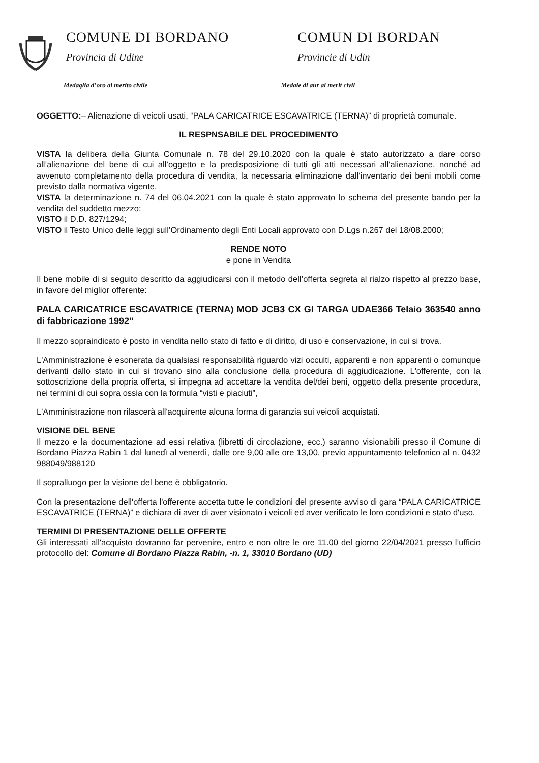COMUNE DI BORDANO
Provincia di Udine
COMUN DI BORDAN
Provincie di Udin
Medaglia d’oro al merito civile
Medaie di aur al merit civil
OGGETTO:– Alienazione di veicoli usati, “PALA CARICATRICE ESCAVATRICE (TERNA)” di proprietà comunale.
IL RESPNSABILE DEL PROCEDIMENTO
VISTA la delibera della Giunta Comunale n. 78 del 29.10.2020 con la quale è stato autorizzato a dare corso all’alienazione del bene di cui all’oggetto e la predisposizione di tutti gli atti necessari all'alienazione, nonché ad avvenuto completamento della procedura di vendita, la necessaria eliminazione dall'inventario dei beni mobili come previsto dalla normativa vigente.
VISTA la determinazione n. 74 del 06.04.2021 con la quale è stato approvato lo schema del presente bando per la vendita del suddetto mezzo;
VISTO il D.D. 827/1294;
VISTO il Testo Unico delle leggi sull’Ordinamento degli Enti Locali approvato con D.Lgs n.267 del 18/08.2000;
RENDE NOTO
e pone in Vendita
Il bene mobile di si seguito descritto da aggiudicarsi con il metodo dell’offerta segreta al rialzo rispetto al prezzo base, in favore del miglior offerente:
PALA CARICATRICE ESCAVATRICE (TERNA) MOD JCB3 CX GI TARGA UDAE366 Telaio 363540 anno di fabbricazione 1992”
Il mezzo sopraindicato è posto in vendita nello stato di fatto e di diritto, di uso e conservazione, in cui si trova.
L'Amministrazione è esonerata da qualsiasi responsabilità riguardo vizi occulti, apparenti e non apparenti o comunque derivanti dallo stato in cui si trovano sino alla conclusione della procedura di aggiudicazione. L'offerente, con la sottoscrizione della propria offerta, si impegna ad accettare la vendita del/dei beni, oggetto della presente procedura, nei termini di cui sopra ossia con la formula “visti e piaciuti”,
L'Amministrazione non rilascerà all'acquirente alcuna forma di garanzia sui veicoli acquistati.
VISIONE DEL BENE
Il mezzo e la documentazione ad essi relativa (libretti di circolazione, ecc.) saranno visionabili presso il Comune di Bordano Piazza Rabin 1 dal lunedì al venerdì, dalle ore 9,00 alle ore 13,00, previo appuntamento telefonico al n. 0432 988049/988120
Il sopralluogo per la visione del bene è obbligatorio.
Con la presentazione dell'offerta l'offerente accetta tutte le condizioni del presente avviso di gara “PALA CARICATRICE ESCAVATRICE (TERNA)” e dichiara di aver di aver visionato i veicoli ed aver verificato le loro condizioni e stato d'uso.
TERMINI DI PRESENTAZIONE DELLE OFFERTE
Gli interessati all'acquisto dovranno far pervenire, entro e non oltre le ore 11.00 del giorno 22/04/2021 presso l’ufficio protocollo del: Comune di Bordano Piazza Rabin, -n. 1, 33010 Bordano (UD)